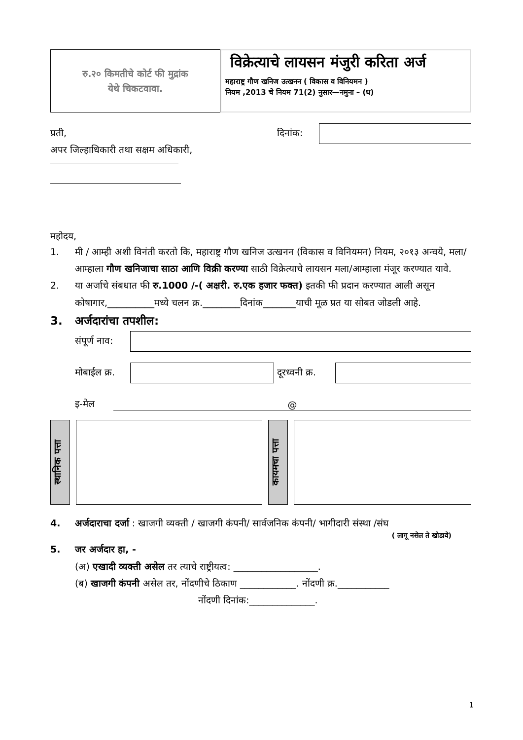रु.२० किमतीचे कोर्ट फी मुद्रांक
येथे चिकटवावा.
विक्रेत्याचे लायसन मंजुरी करिता अर्ज
महाराष्ट्र गौण खनिज उत्खनन ( विकास व विनियमन )
नियम ,2013 चे नियम 71(2) नुसार—नमुना – (ध)
प्रती, दिनांक:
अपर जिल्हाधिकारी तथा सक्षम अधिकारी,
महोदय,
1. मी / आम्ही अशी विनंती करतो कि, महाराष्ट्र गौण खनिज उत्खनन (विकास व विनियमन) नियम, २०१३ अन्वये, मला/आम्हाला गौण खनिजाचा साठा आणि विक्री करण्या साठी विक्रेत्याचे लायसन मला/आम्हाला मंजूर करण्यात यावे.
2. या अर्जाचे संबधात फी रु.1000 /-( अक्षरी. रु.एक हजार फक्त) इतकी फी प्रदान करण्यात आली असून कोषागार,__________मध्ये चलन क्र.________दिनांक_______याची मूळ प्रत या सोबत जोडली आहे.
3. अर्जदारांचा तपशील:
संपूर्ण नाव:
मोबाईल क्र.
दूरध्वनी क्र.
इ-मेल @
स्थानिक पत्ता
कायमचा पत्ता
4. अर्जदाराचा दर्जा : खाजगी व्यक्ती / खाजगी कंपनी/ सार्वजनिक कंपनी/ भागीदारी संस्था /संघ
( लागू नसेल ते खोडावे)
5. जर अर्जदार हा, -
(अ) एखादी व्यक्ती असेल तर त्याचे राष्ट्रीयत्व: __________________.
(ब) खाजगी कंपनी असेल तर, नोंदणीचे ठिकाण ____________. नोंदणी क्र.___________
नोंदणी दिनांक:______________.
1